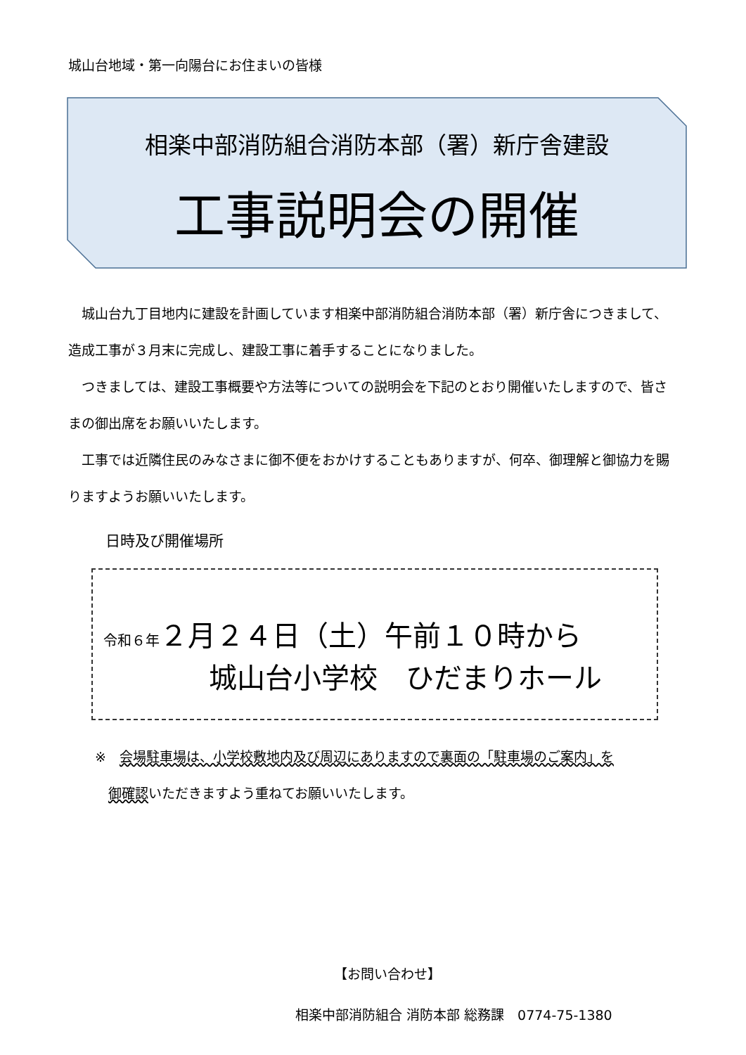城山台地域・第一向陽台にお住まいの皆様
相楽中部消防組合消防本部（署）新庁舎建設
工事説明会の開催
城山台九丁目地内に建設を計画しています相楽中部消防組合消防本部（署）新庁舎につきまして、造成工事が３月末に完成し、建設工事に着手することになりました。
つきましては、建設工事概要や方法等についての説明会を下記のとおり開催いたしますので、皆さまの御出席をお願いいたします。
工事では近隣住民のみなさまに御不便をおかけすることもありますが、何卒、御理解と御協力を賜りますようお願いいたします。
日時及び開催場所
令和６年２月２４日（土）午前１０時から
城山台小学校　ひだまりホール
※　会場駐車場は、小学校敷地内及び周辺にありますので裏面の「駐車場のご案内」を
　御確認いただきますよう重ねてお願いいたします。
【お問い合わせ】
相楽中部消防組合 消防本部 総務課　0774-75-1380